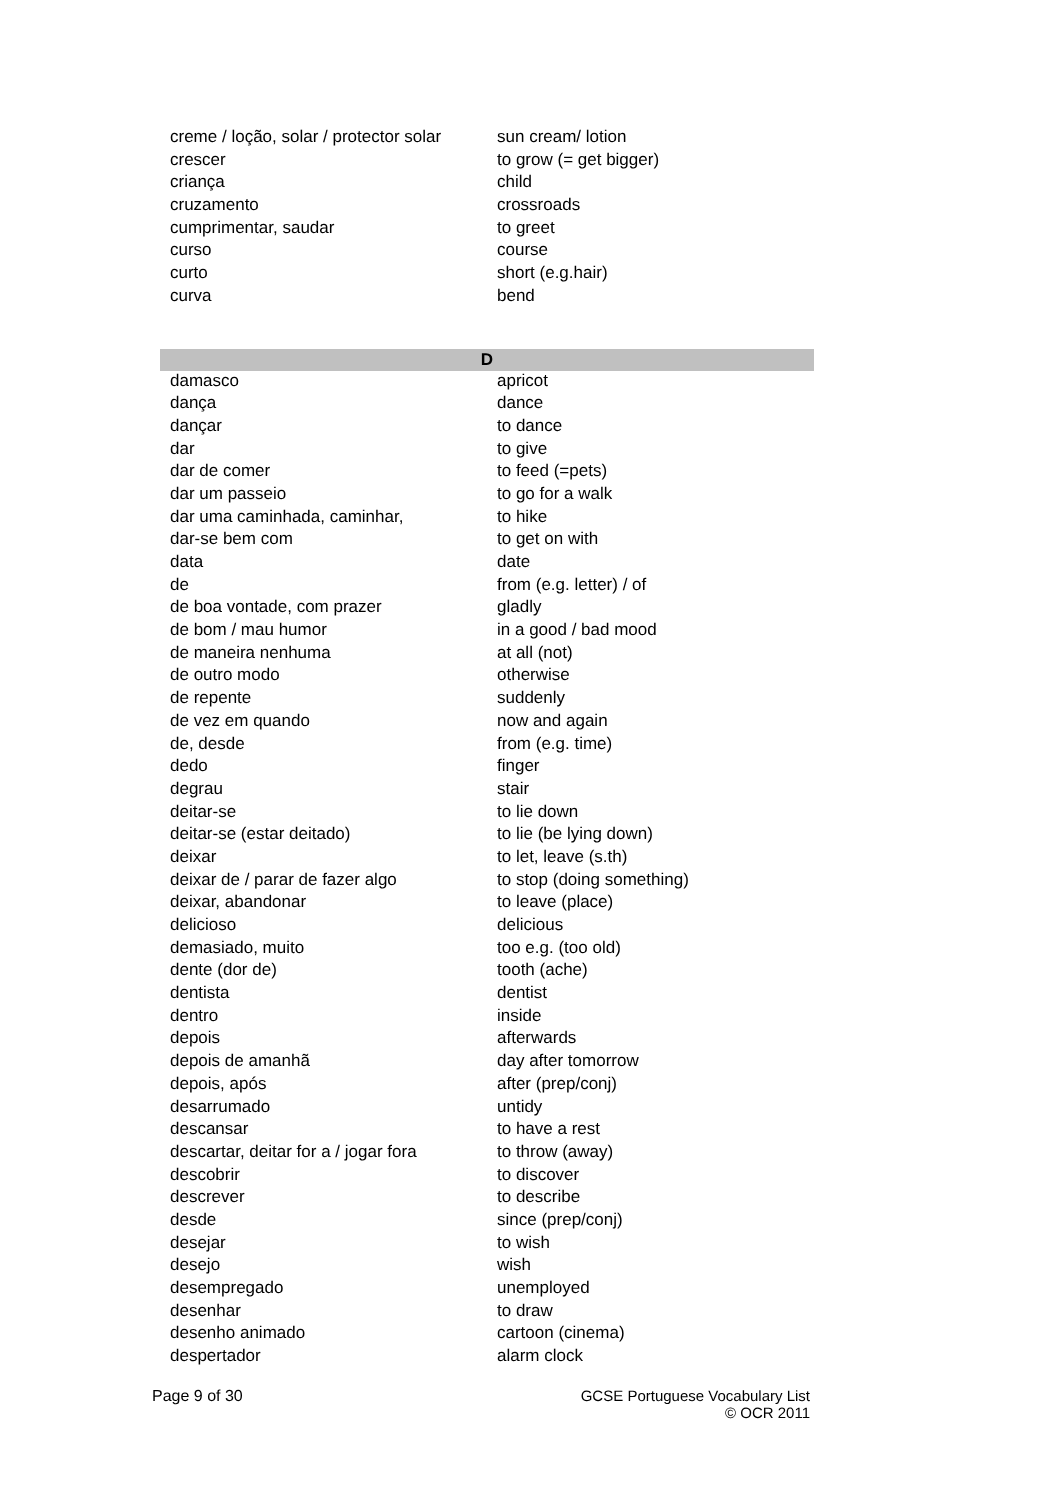| creme / loção, solar / protector solar | sun cream/ lotion |
| crescer | to grow (= get bigger) |
| criança | child |
| cruzamento | crossroads |
| cumprimentar, saudar | to greet |
| curso | course |
| curto | short (e.g.hair) |
| curva | bend |
| D | |
| damasco | apricot |
| dança | dance |
| dançar | to dance |
| dar | to give |
| dar de comer | to feed (=pets) |
| dar um passeio | to go for a walk |
| dar uma caminhada, caminhar, | to hike |
| dar-se bem com | to get on with |
| data | date |
| de | from (e.g. letter) / of |
| de boa vontade, com prazer | gladly |
| de bom / mau humor | in a good / bad mood |
| de maneira nenhuma | at all (not) |
| de outro modo | otherwise |
| de repente | suddenly |
| de vez em quando | now and again |
| de, desde | from (e.g. time) |
| dedo | finger |
| degrau | stair |
| deitar-se | to lie down |
| deitar-se (estar deitado) | to lie (be lying down) |
| deixar | to let, leave (s.th) |
| deixar de / parar de fazer algo | to stop (doing something) |
| deixar, abandonar | to leave (place) |
| delicioso | delicious |
| demasiado, muito | too e.g. (too old) |
| dente (dor de) | tooth (ache) |
| dentista | dentist |
| dentro | inside |
| depois | afterwards |
| depois de amanhã | day after tomorrow |
| depois, após | after (prep/conj) |
| desarrumado | untidy |
| descansar | to have a rest |
| descartar, deitar for a / jogar fora | to throw (away) |
| descobrir | to discover |
| descrever | to describe |
| desde | since (prep/conj) |
| desejar | to wish |
| desejo | wish |
| desempregado | unemployed |
| desenhar | to draw |
| desenho animado | cartoon (cinema) |
| despertador | alarm clock |
Page 9 of 30 GCSE Portuguese Vocabulary List
© OCR 2011